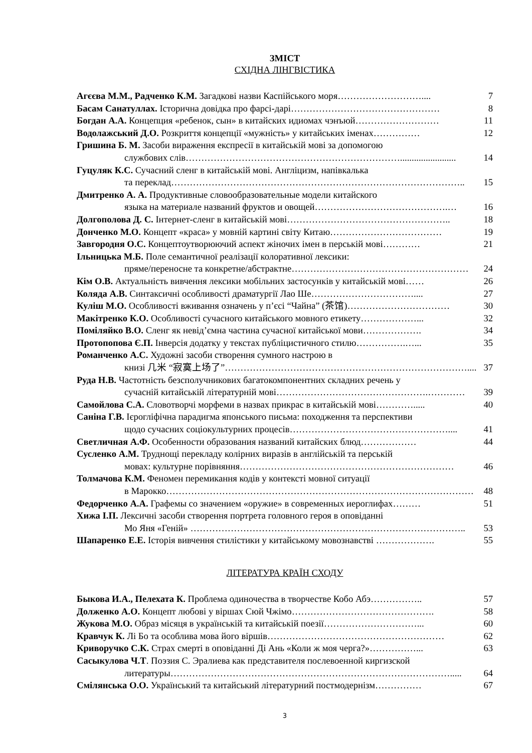ЗМІСТ
СХІДНА ЛІНГВІСТИКА
Агєєва М.М., Радченко К.М. Загадкові назви Каспійського моря……………………….... 7
Басам Санатуллах. Історична довідка про фарсі-дарі………………………………………… 8
Богдан А.А. Концепция «ребенок, сын» в китайских идиомах чэнъюй……………………… 11
Водолажський Д.О. Розкриття концепції «мужність» у китайських іменах…………… 12
Гришина Б. М. Засоби вираження експресії в китайській мові за допомогою
службових слів……………………………………………………………........................ 14
Гуцуляк К.С. Сучасний сленг в китайській мові. Англіцизм, напівкалька
та переклад………………………………………………………………………………….. 15
Дмитренко А. А. Продуктивные словообразовательные модели китайского
языка на материале названий фруктов и овощей…………………………………….… 16
Долгополова Д. С. Інтернет-сленг в китайській мові…………………………………………….. 18
Донченко М.О. Концепт «краса» у мовній картині світу Китаю……………………………… 19
Завгородня О.С. Концептоутворюючий аспект жіночих імен в перській мові………… 21
Ільницька М.Б. Поле семантичної реалізації колоративної лексики:
пряме/переносне та конкретне/абстрактне………………………………………………… 24
Кім О.В. Актуальність вивчення лексики мобільних застосунків у китайській мові…… 26
Коляда А.В. Синтаксичні особливості драматургії Лао Ше…………………………….... 27
Куліш М.О. Особливості вживання означень у п’єсі “Чайна” (茶馆)…………………………… 30
Макітренко К.О. Особливості сучасного китайського мовного етикету………………... 32
Поміляйко В.О. Сленг як невід’ємна частина сучасної китайської мови………………. 34
Протопопова Є.П. Інверсія додатку у текстах публіцистичного стилю…………….…... 35
Романченко А.С. Художні засоби створення сумного настрою в
книзі 几米 “寂寞上场了”…………………………………………………………………….... 37
Руда Н.В. Частотність безсполучникових багатокомпонентних складних речень у
сучасній китайській літературній мові………………………………………….………… 39
Самойлова С.А. Словотворчі морфеми в назвах прикрас в китайській мові…………..... 40
Саніна Г.В. Ієрогліфічна парадигма японського письма: походження та перспективи
щодо сучасних соціокультурних процесів…………………………………………….... 41
Светличная А.Ф. Особенности образования названий китайских блюд……………… 44
Сусленко А.М. Труднощі перекладу колірних виразів в англійській та перській
мовах: культурне порівняння…………………………………………………………… 46
Толмачова К.М. Феномен перемикання кодів у контексті мовної ситуації
в Марокко……………………………………………………………………………………… 48
Федорченко А.А. Графемы со значением «оружие» в современных иероглифах……… 51
Хижа І.П. Лексичні засоби створення портрета головного героя в оповіданні
Мо Яня «Геній» …………………………………………………………………………….. 53
Шапаренко Е.Е. Історія вивчення стилістики у китайському мовознавстві ………………. 55
ЛІТЕРАТУРА КРАЇН СХОДУ
Быкова И.А., Пелехата К. Проблема одиночества в творчестве Кобо Абэ…………….. 57
Долженко А.О. Концепт любові у віршах Сюй Чжімо………………………………………. 58
Жукова М.О. Образ місяця в українській та китайській поезії…………………………... 60
Кравчук К. Лі Бо та особлива мова його віршів………………………………………………… 62
Криворучко С.К. Страх смерті в оповіданні Ді Ань «Коли ж моя черга?»……………... 63
Сасыкулова Ч.Т. Поэзия С. Эралиева как представителя послевоенной киргизской
литературы………………………………………………………………………………..... 64
Смілянська О.О. Український та китайський літературний постмодернізм…………… 67
3